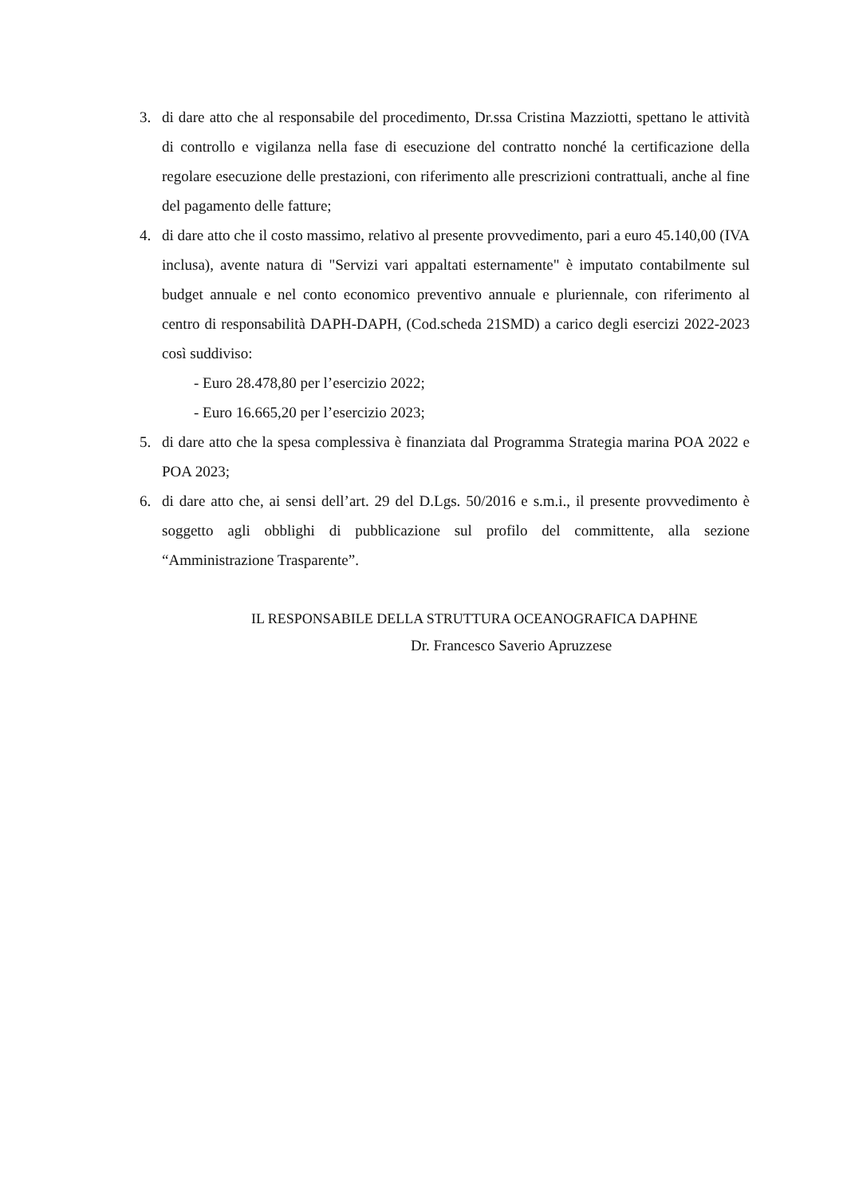3. di dare atto che al responsabile del procedimento, Dr.ssa Cristina Mazziotti, spettano le attività di controllo e vigilanza nella fase di esecuzione del contratto nonché la certificazione della regolare esecuzione delle prestazioni, con riferimento alle prescrizioni contrattuali, anche al fine del pagamento delle fatture;
4. di dare atto che il costo massimo, relativo al presente provvedimento, pari a euro 45.140,00 (IVA inclusa), avente natura di "Servizi vari appaltati esternamente" è imputato contabilmente sul budget annuale e nel conto economico preventivo annuale e pluriennale, con riferimento al centro di responsabilità DAPH-DAPH, (Cod.scheda 21SMD) a carico degli esercizi 2022-2023 così suddiviso:
- Euro 28.478,80 per l’esercizio 2022;
- Euro 16.665,20 per l’esercizio 2023;
5. di dare atto che la spesa complessiva è finanziata dal Programma Strategia marina POA 2022 e POA 2023;
6. di dare atto che, ai sensi dell’art. 29 del D.Lgs. 50/2016 e s.m.i., il presente provvedimento è soggetto agli obblighi di pubblicazione sul profilo del committente, alla sezione “Amministrazione Trasparente”.
IL RESPONSABILE DELLA STRUTTURA OCEANOGRAFICA DAPHNE
Dr. Francesco Saverio Apruzzese